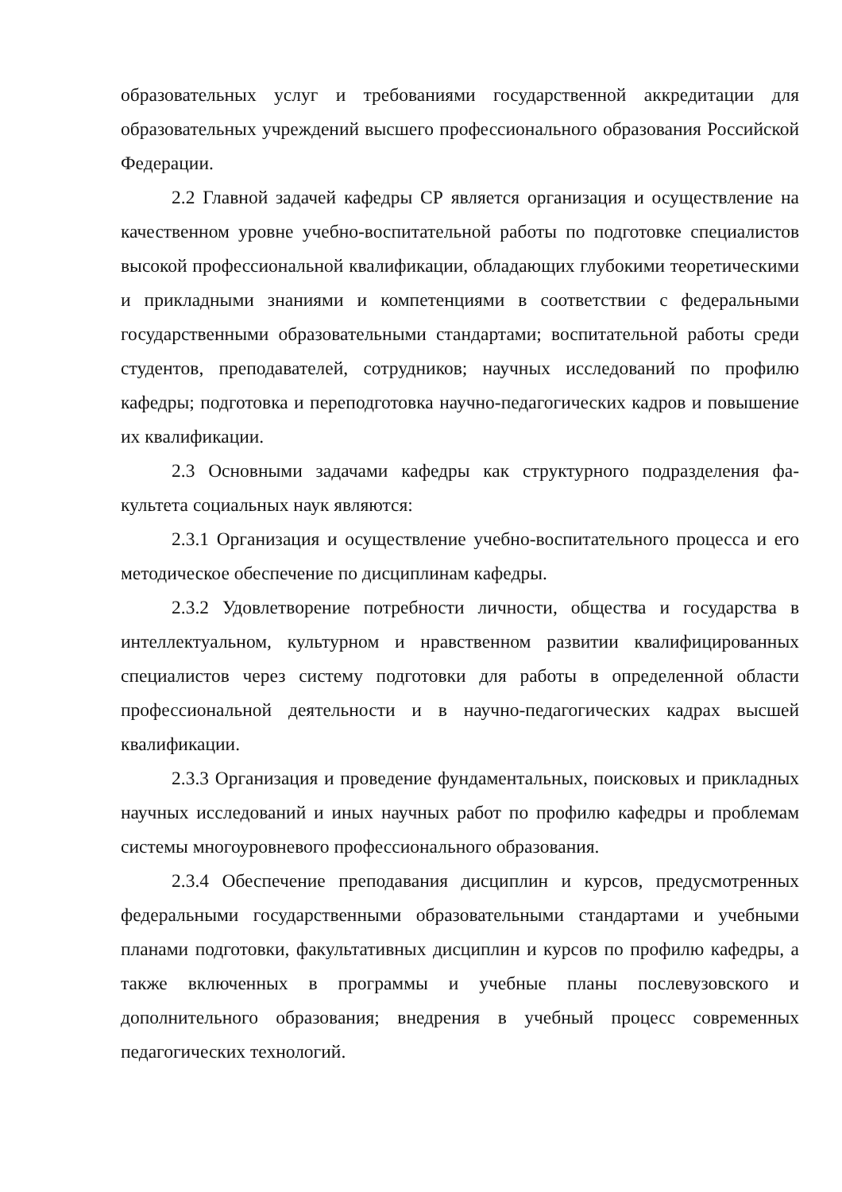образовательных услуг и требованиями государственной аккредитации для образовательных учреждений высшего профессионального образования Российской Федерации.
2.2 Главной задачей кафедры СР является организация и осуществление на качественном уровне учебно-воспитательной работы по подготовке спе­циалистов высокой профессиональной квалификации, обладающих глубокими теоретическими и прикладными знаниями и компетенциями в соответствии с федеральными государственными образовательными стандартами; воспитательной работы среди студентов, преподавателей, сотрудников; научных исследований по профилю кафедры; подготовка и переподготовка научно-педагогических кадров и повышение их квалификации.
2.3 Основными задачами кафедры как структурного подразделения фа­культета социальных наук являются:
2.3.1 Организация и осуществление учебно-воспитательного процесса и его методическое обеспечение по дисциплинам кафедры.
2.3.2 Удовлетворение потребности личности, общества и государства в интеллектуальном, культурном и нравственном развитии квалифицированных специалистов через систему подготовки для работы в определенной области профессиональной деятельности и в научно-педагогических кадрах высшей квалификации.
2.3.3 Организация и проведение фундаментальных, поисковых и прикладных научных исследований и иных научных работ по профилю кафедры и проблемам системы многоуровневого профессионального образования.
2.3.4 Обеспечение преподавания дисциплин и курсов, предусмотренных федеральными государственными образовательными стандартами и учебными планами подготовки, факультативных дисциплин и курсов по профилю кафедры, а также включенных в программы и учебные планы послевузовского и дополнительного образования; внедрения в учебный процесс современных педагогических технологий.